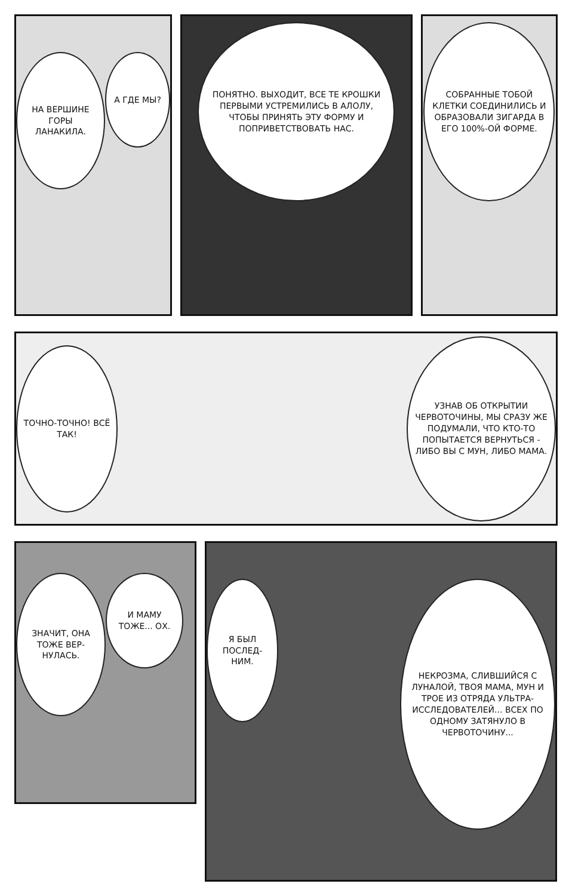НА ВЕРШИНЕ ГОРЫ ЛАНАКИЛА.
А ГДЕ МЫ?
ПОНЯТНО. ВЫХОДИТ, ВСЕ ТЕ КРОШКИ ПЕРВЫМИ УСТРЕМИЛИСЬ В АЛОЛУ, ЧТОБЫ ПРИНЯТЬ ЭТУ ФОРМУ И ПОПРИВЕТСТВОВАТЬ НАС.
СОБРАННЫЕ ТОБОЙ КЛЕТКИ СОЕДИНИЛИСЬ И ОБРАЗОВАЛИ ЗИГАРДА В ЕГО 100%-ОЙ ФОРМЕ.
ТОЧНО-ТОЧНО! ВСЁ ТАК!
УЗНАВ ОБ ОТКРЫТИИ ЧЕРВОТОЧИНЫ, МЫ СРАЗУ ЖЕ ПОДУМАЛИ, ЧТО КТО-ТО ПОПЫТАЕТСЯ ВЕРНУТЬСЯ - ЛИБО ВЫ С МУН, ЛИБО МАМА.
ЗНАЧИТ, ОНА ТОЖЕ ВЕР-НУЛАСЬ.
И МАМУ ТОЖЕ... ОХ.
Я БЫЛ ПОСЛЕД-НИМ.
НЕКРОЗМА, СЛИВШИЙСЯ С ЛУНАЛОЙ, ТВОЯ МАМА, МУН И ТРОЕ ИЗ ОТРЯДА УЛЬТРА-ИССЛЕДОВАТЕЛЕЙ... ВСЕХ ПО ОДНОМУ ЗАТЯНУЛО В ЧЕРВОТОЧИНУ...